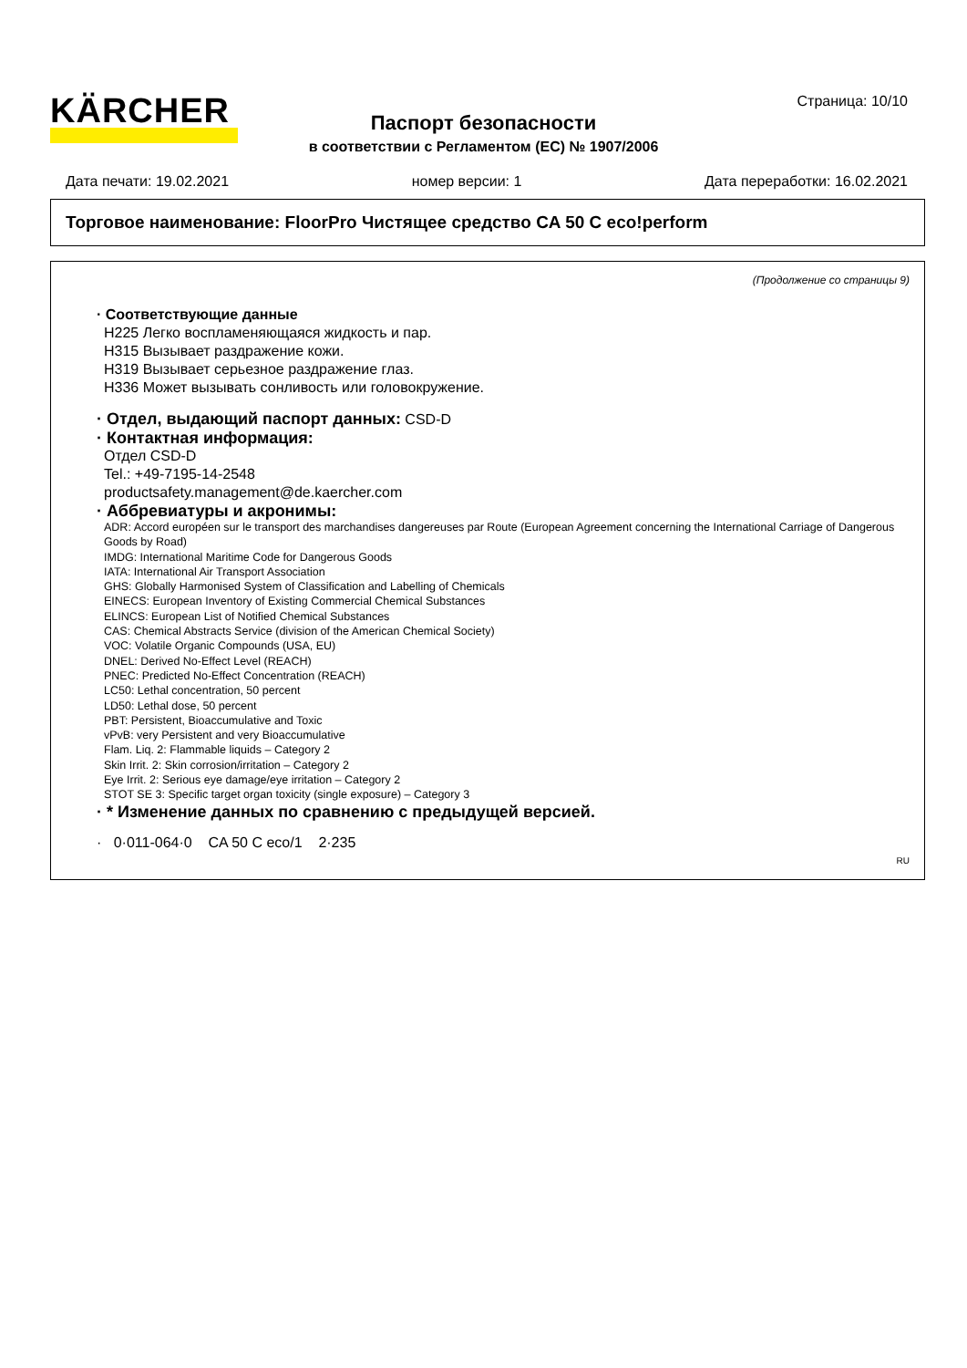KÄRCHER Страница: 10/10
Паспорт безопасности
в соответствии с Регламентом (ЕС) № 1907/2006
Дата печати: 19.02.2021 номер версии: 1 Дата переработки: 16.02.2021
Торговое наименование: FloorPro Чистящее средство CA 50 C eco!perform
(Продолжение со страницы 9)
· Соответствующие данные
H225 Легко воспламеняющаяся жидкость и пар.
H315 Вызывает раздражение кожи.
H319 Вызывает серьезное раздражение глаз.
H336 Может вызывать сонливость или головокружение.
· Отдел, выдающий паспорт данных: CSD-D
· Контактная информация:
Отдел CSD-D
Tel.: +49-7195-14-2548
productsafety.management@de.kaercher.com
· Аббревиатуры и акронимы:
ADR: Accord européen sur le transport des marchandises dangereuses par Route (European Agreement concerning the International Carriage of Dangerous Goods by Road)
IMDG: International Maritime Code for Dangerous Goods
IATA: International Air Transport Association
GHS: Globally Harmonised System of Classification and Labelling of Chemicals
EINECS: European Inventory of Existing Commercial Chemical Substances
ELINCS: European List of Notified Chemical Substances
CAS: Chemical Abstracts Service (division of the American Chemical Society)
VOC: Volatile Organic Compounds (USA, EU)
DNEL: Derived No-Effect Level (REACH)
PNEC: Predicted No-Effect Concentration (REACH)
LC50: Lethal concentration, 50 percent
LD50: Lethal dose, 50 percent
PBT: Persistent, Bioaccumulative and Toxic
vPvB: very Persistent and very Bioaccumulative
Flam. Liq. 2: Flammable liquids – Category 2
Skin Irrit. 2: Skin corrosion/irritation – Category 2
Eye Irrit. 2: Serious eye damage/eye irritation – Category 2
STOT SE 3: Specific target organ toxicity (single exposure) – Category 3
· * Изменение данных по сравнению с предыдущей версией.
· 0·011-064·0 CA 50 C eco/1 2·235
RU